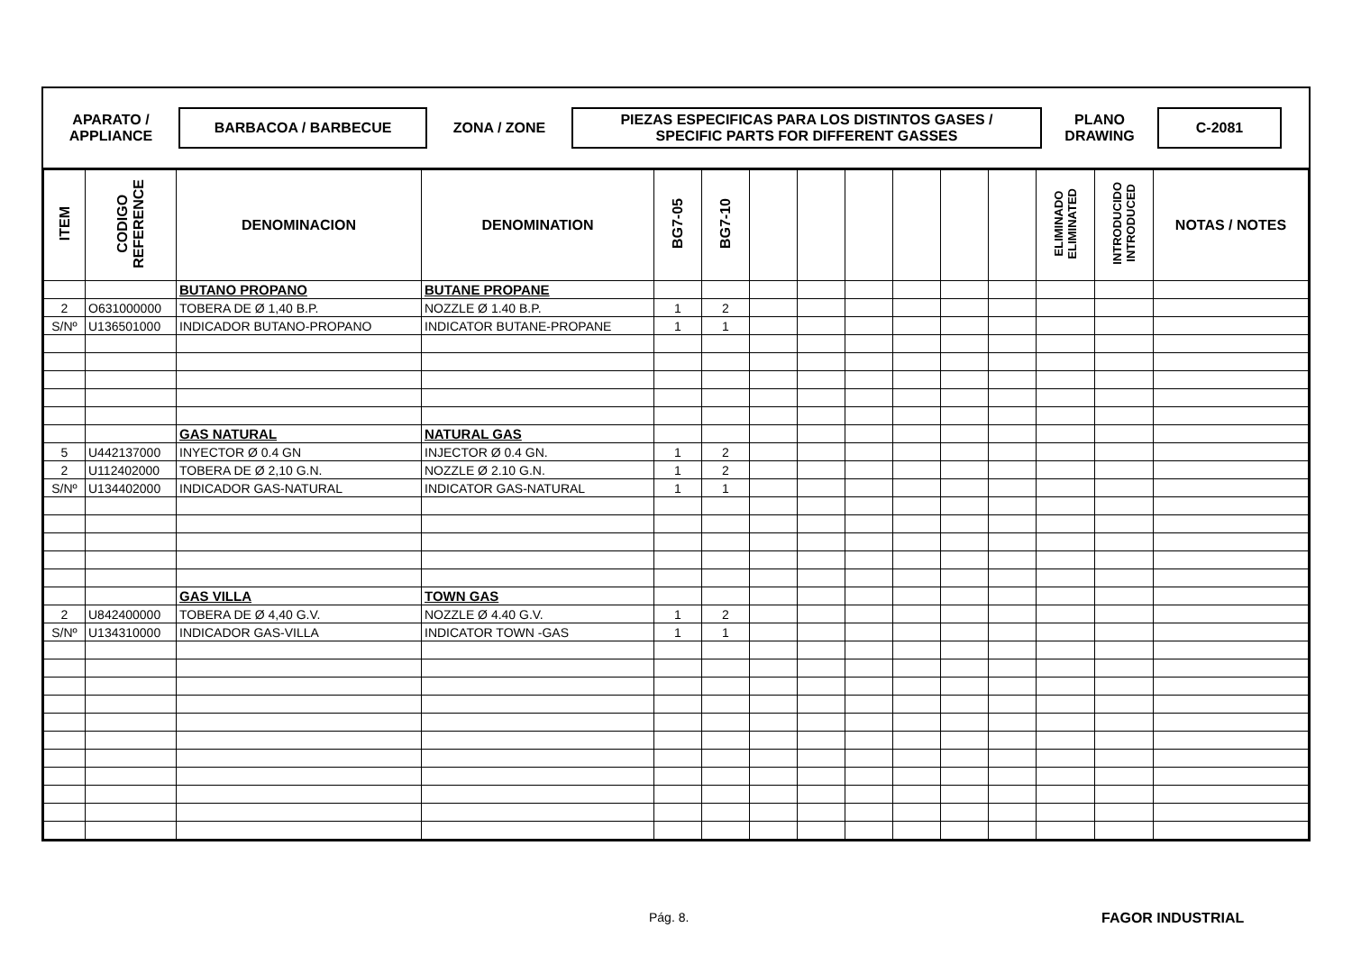APARATO /
APPLIANCE
BARBACOA / BARBECUE
ZONA / ZONE
PIEZAS ESPECIFICAS PARA LOS DISTINTOS GASES /
SPECIFIC PARTS FOR DIFFERENT GASSES
PLANO
DRAWING
C-2081
| ITEM | CODIGO REFERENCE | DENOMINACION | DENOMINATION | BG7-05 | BG7-10 | | | | | | | ELIMINADO ELIMINATED | INTRODUCIDO INTRODUCED | NOTAS / NOTES |
| --- | --- | --- | --- | --- | --- | --- | --- | --- | --- | --- | --- | --- | --- | --- |
| | | BUTANO PROPANO | BUTANE PROPANE | | | | | | | | | | | |
| 2 | O631000000 | TOBERA DE Ø 1,40 B.P. | NOZZLE Ø 1.40 B.P. | 1 | 2 | | | | | | | | | |
| S/Nº | U136501000 | INDICADOR BUTANO-PROPANO | INDICATOR BUTANE-PROPANE | 1 | 1 | | | | | | | | | |
| | | GAS NATURAL | NATURAL GAS | | | | | | | | | | | |
| 5 | U442137000 | INYECTOR Ø 0.4 GN | INJECTOR Ø 0.4 GN. | 1 | 2 | | | | | | | | | |
| 2 | U112402000 | TOBERA DE Ø 2,10 G.N. | NOZZLE Ø 2.10 G.N. | 1 | 2 | | | | | | | | | |
| S/Nº | U134402000 | INDICADOR GAS-NATURAL | INDICATOR GAS-NATURAL | 1 | 1 | | | | | | | | | |
| | | GAS VILLA | TOWN GAS | | | | | | | | | | | |
| 2 | U842400000 | TOBERA DE Ø 4,40 G.V. | NOZZLE Ø 4.40 G.V. | 1 | 2 | | | | | | | | | |
| S/Nº | U134310000 | INDICADOR GAS-VILLA | INDICATOR TOWN -GAS | 1 | 1 | | | | | | | | | |
Pág. 8. FAGOR INDUSTRIAL